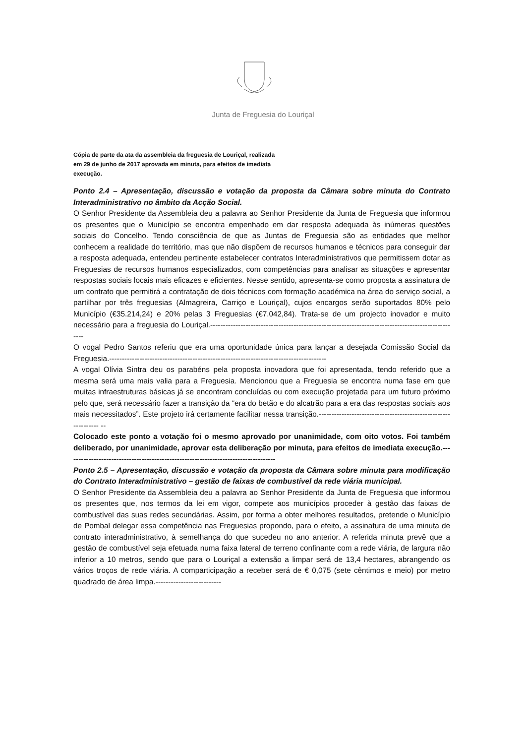Junta de Freguesia do Louriçal
Cópia de parte da ata da assembleia da freguesia de Louriçal, realizada em 29 de junho de 2017 aprovada em minuta, para efeitos de imediata execução.
Ponto 2.4 – Apresentação, discussão e votação da proposta da Câmara sobre minuta do Contrato Interadministrativo no âmbito da Acção Social.
O Senhor Presidente da Assembleia deu a palavra ao Senhor Presidente da Junta de Freguesia que informou os presentes que o Município se encontra empenhado em dar resposta adequada às inúmeras questões sociais do Concelho. Tendo consciência de que as Juntas de Freguesia são as entidades que melhor conhecem a realidade do território, mas que não dispõem de recursos humanos e técnicos para conseguir dar a resposta adequada, entendeu pertinente estabelecer contratos Interadministrativos que permitissem dotar as Freguesias de recursos humanos especializados, com competências para analisar as situações e apresentar respostas sociais locais mais eficazes e eficientes. Nesse sentido, apresenta-se como proposta a assinatura de um contrato que permitirá a contratação de dois técnicos com formação académica na área do serviço social, a partilhar por três freguesias (Almagreira, Carriço e Louriçal), cujos encargos serão suportados 80% pelo Município (€35.214,24) e 20% pelas 3 Freguesias (€7.042,84). Trata-se de um projecto inovador e muito necessário para a freguesia do Louriçal.---------------------------------------------------------------------------------------------------
O vogal Pedro Santos referiu que era uma oportunidade única para lançar a desejada Comissão Social da Freguesia.--------------------------------------------------------------------------------------
A vogal Olívia Sintra deu os parabéns pela proposta inovadora que foi apresentada, tendo referido que a mesma será uma mais valia para a Freguesia. Mencionou que a Freguesia se encontra numa fase em que muitas infraestruturas básicas já se encontram concluídas ou com execução projetada para um futuro próximo pelo que, será necessário fazer a transição da “era do betão e do alcatrão para a era das respostas sociais aos mais necessitados”. Este projeto irá certamente facilitar nessa transição.-------------------------------------------------------------- --
Colocado este ponto a votação foi o mesmo aprovado por unanimidade, com oito votos. Foi também deliberado, por unanimidade, aprovar esta deliberação por minuta, para efeitos de imediata execução.-----------------------------------------------------------------------------------
Ponto 2.5 – Apresentação, discussão e votação da proposta da Câmara sobre minuta para modificação do Contrato Interadministrativo – gestão de faixas de combustível da rede viária municipal.
O Senhor Presidente da Assembleia deu a palavra ao Senhor Presidente da Junta de Freguesia que informou os presentes que, nos termos da lei em vigor, compete aos municípios proceder à gestão das faixas de combustível das suas redes secundárias. Assim, por forma a obter melhores resultados, pretende o Município de Pombal delegar essa competência nas Freguesias propondo, para o efeito, a assinatura de uma minuta de contrato interadministrativo, à semelhança do que sucedeu no ano anterior. A referida minuta prevê que a gestão de combustível seja efetuada numa faixa lateral de terreno confinante com a rede viária, de largura não inferior a 10 metros, sendo que para o Louriçal a extensão a limpar será de 13,4 hectares, abrangendo os vários troços de rede viária. A comparticipação a receber será de € 0,075 (sete cêntimos e meio) por metro quadrado de área limpa.--------------------------